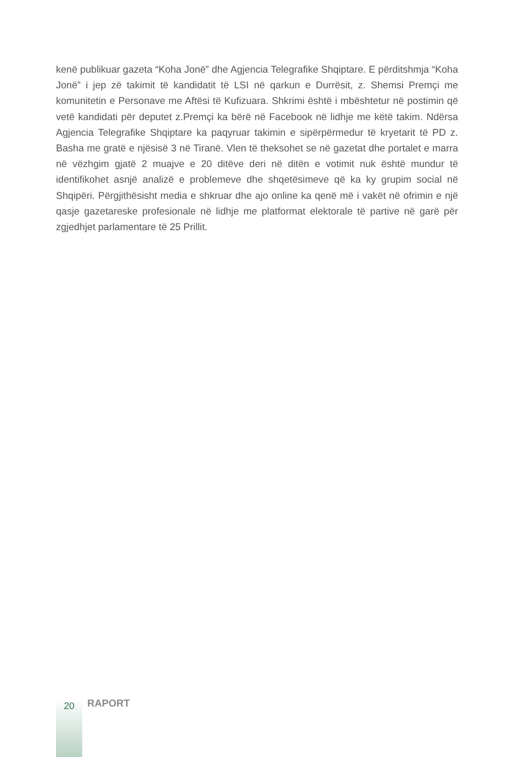kenë publikuar gazeta “Koha Jonë” dhe Agjencia Telegrafike Shqiptare. E përditshmja “Koha Jonë” i jep zë takimit të kandidatit të LSI në qarkun e Durrësit, z. Shemsi Premçi me komunitetin e Personave me Aftësi të Kufizuara. Shkrimi është i mbështetur në postimin që vetë kandidati për deputet z.Premçi ka bërë në Facebook në lidhje me këtë takim. Ndërsa Agjencia Telegrafike Shqiptare ka paqyruar takimin e sipërpërmedur të kryetarit të PD z. Basha me gratë e njësisë 3 në Tiranë. Vlen të theksohet se në gazetat dhe portalet e marra në vëzhgim gjatë 2 muajve e 20 ditëve deri në ditën e votimit nuk është mundur të identifikohet asnjë analizë e problemeve dhe shqetësimeve që ka ky grupim social në Shqipëri. Përgjithësisht media e shkruar dhe ajo online ka qenë më i vakët në ofrimin e një qasje gazetareske profesionale në lidhje me platformat elektorale të partive në garë për zgjedhjet parlamentare të 25 Prillit.
20
RAPORT